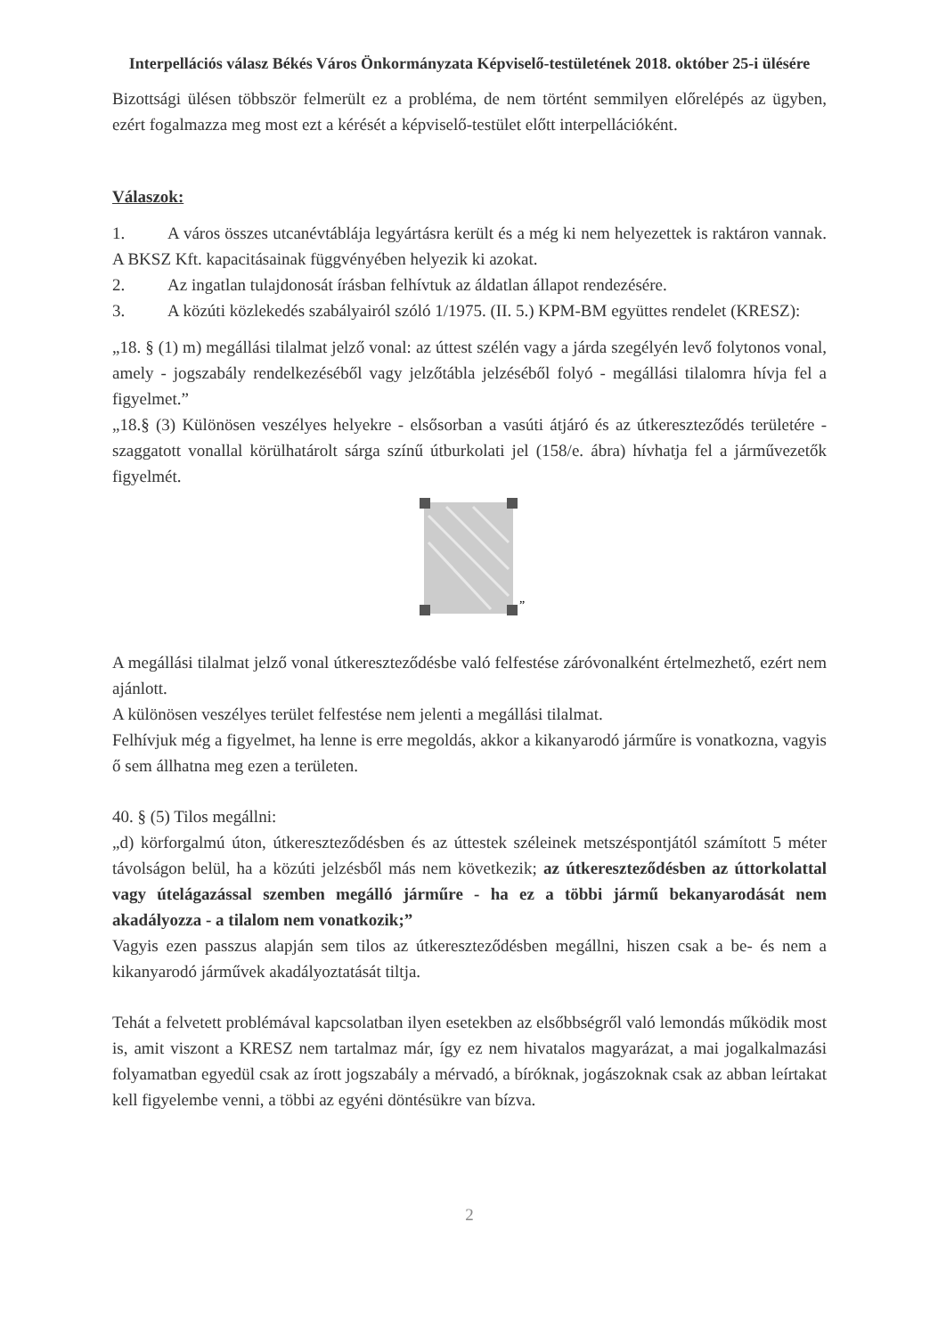Interpellációs válasz Békés Város Önkormányzata Képviselő-testületének 2018. október 25-i ülésére
Bizottsági ülésen többször felmerült ez a probléma, de nem történt semmilyen előrelépés az ügyben, ezért fogalmazza meg most ezt a kérését a képviselő-testület előtt interpellációként.
Válaszok:
1. A város összes utcanévtáblája legyártásra került és a még ki nem helyezettek is raktáron vannak. A BKSZ Kft. kapacitásainak függvényében helyezik ki azokat.
2. Az ingatlan tulajdonosát írásban felhívtuk az áldatlan állapot rendezésére.
3. A közúti közlekedés szabályairól szóló 1/1975. (II. 5.) KPM-BM együttes rendelet (KRESZ):
„18. § (1) m) megállási tilalmat jelző vonal: az úttest szélén vagy a járda szegélyén levő folytonos vonal, amely - jogszabály rendelkezéséből vagy jelzőtábla jelzéséből folyó - megállási tilalomra hívja fel a figyelmet.”
„18.§ (3) Különösen veszélyes helyekre - elsősorban a vasúti átjáró és az útkereszteződés területére - szaggatott vonallal körülhatárolt sárga színű útburkolati jel (158/e. ábra) hívhatja fel a járművezetők figyelmét.
”
A megállási tilalmat jelző vonal útkereszteződésbe való felfestése záróvonalként értelmezhető, ezért nem ajánlott.
A különösen veszélyes terület felfestése nem jelenti a megállási tilalmat.
Felhívjuk még a figyelmet, ha lenne is erre megoldás, akkor a kikanyarodó járműre is vonatkozna, vagyis ő sem állhatna meg ezen a területen.
40. § (5) Tilos megállni:
„d) körforgalmú úton, útkereszteződésben és az úttestek széleinek metszéspontjától számított 5 méter távolságon belül, ha a közúti jelzésből más nem következik; az útkereszteződésben az úttorkolattal vagy útelágazással szemben megálló járműre - ha ez a többi jármű bekanyarodását nem akadályozza - a tilalom nem vonatkozik;”
Vagyis ezen passzus alapján sem tilos az útkereszteződésben megállni, hiszen csak a be- és nem a kikanyarodó járművek akadályoztatását tiltja.
Tehát a felvetett problémával kapcsolatban ilyen esetekben az elsőbbségről való lemondás működik most is, amit viszont a KRESZ nem tartalmaz már, így ez nem hivatalos magyarázat, a mai jogalkalmazási folyamatban egyedül csak az írott jogszabály a mérvadó, a bíróknak, jogászoknak csak az abban leírtakat kell figyelembe venni, a többi az egyéni döntésükre van bízva.
2